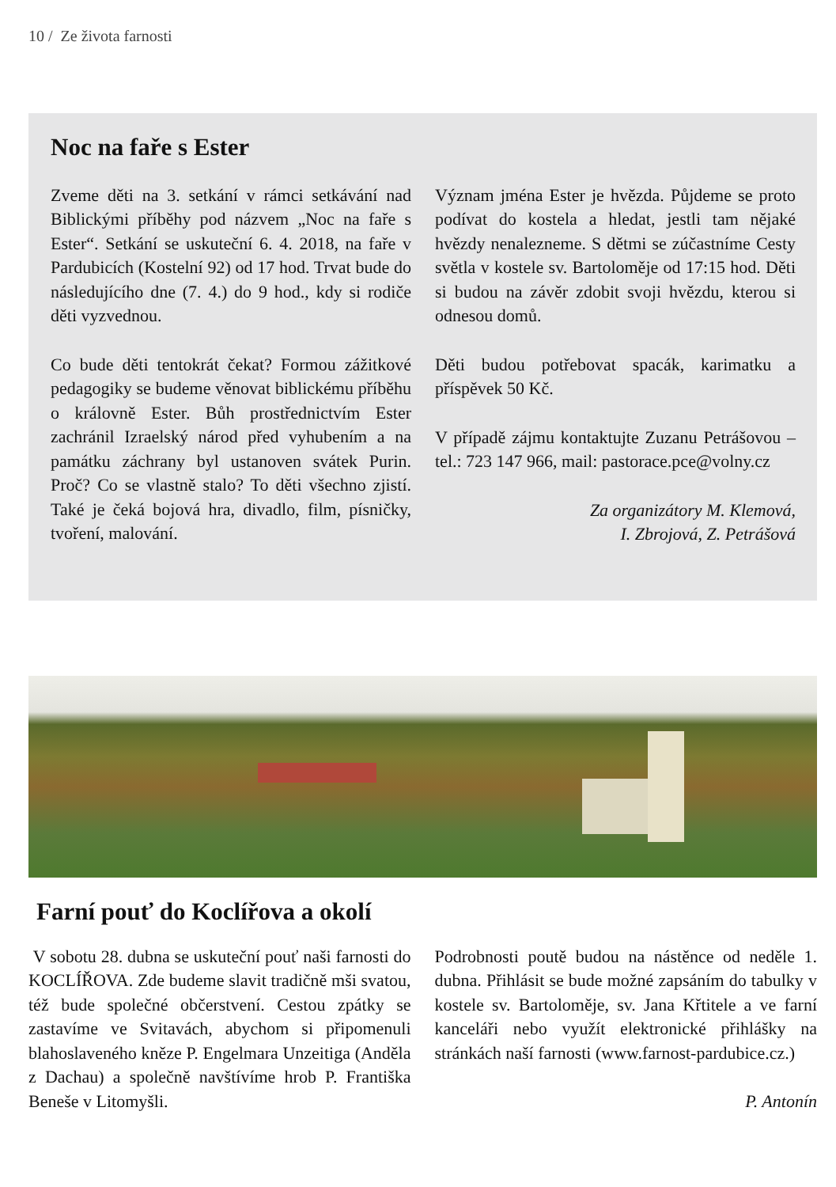10 / Ze života farnosti
Noc na faře s Ester
Zveme děti na 3. setkání v rámci setkávání nad Biblickými příběhy pod názvem „Noc na faře s Ester“. Setkání se uskuteční 6. 4. 2018, na faře v Pardubicích (Kostelní 92) od 17 hod. Trvat bude do následujícího dne (7. 4.) do 9 hod., kdy si rodiče děti vyzvednou.
Co bude děti tentokrát čekat? Formou zážitkové pedagogiky se budeme věnovat biblickému příběhu o královně Ester. Bůh prostřednictvím Ester zachránil Izraelský národ před vyhubením a na památku záchrany byl ustanoven svátek Purin. Proč? Co se vlastně stalo? To děti všechno zjistí. Také je čeká bojová hra, divadlo, film, písničky, tvoření, malování.
Význam jména Ester je hvězda. Půjdeme se proto podívat do kostela a hledat, jestli tam nějaké hvězdy nenalezneme. S dětmi se zúčastníme Cesty světla v kostele sv. Bartoloměje od 17:15 hod. Děti si budou na závěr zdobit svoji hvězdu, kterou si odnesou domů.
Děti budou potřebovat spacák, karimatku a příspěvek 50 Kč.
V případě zájmu kontaktujte Zuzanu Petrášovou – tel.: 723 147 966, mail: pastorace.pce@volny.cz
Za organizátory M. Klemová,
I. Zbrojová, Z. Petrášová
Farní pouť do Koclířova a okolí
V sobotu 28. dubna se uskuteční pouť naši farnosti do KOCLÍŘOVA. Zde budeme slavit tradičně mši svatou, též bude společné občerstvení. Cestou zpátky se zastavíme ve Svitavách, abychom si připomenuli blahoslaveného kněze P. Engelmara Unzeitiga (Anděla z Dachau) a společně navštívíme hrob P. Františka Beneše v Litomyšli.
Podrobnosti poutě budou na nástěnce od neděle 1. dubna. Přihlásit se bude možné zapsáním do tabulky v kostele sv. Bartoloměje, sv. Jana Křtitele a ve farní kanceláři nebo využít elektronické přihlášky na stránkách naší farnosti (www.farnost-pardubice.cz.)
P. Antonín